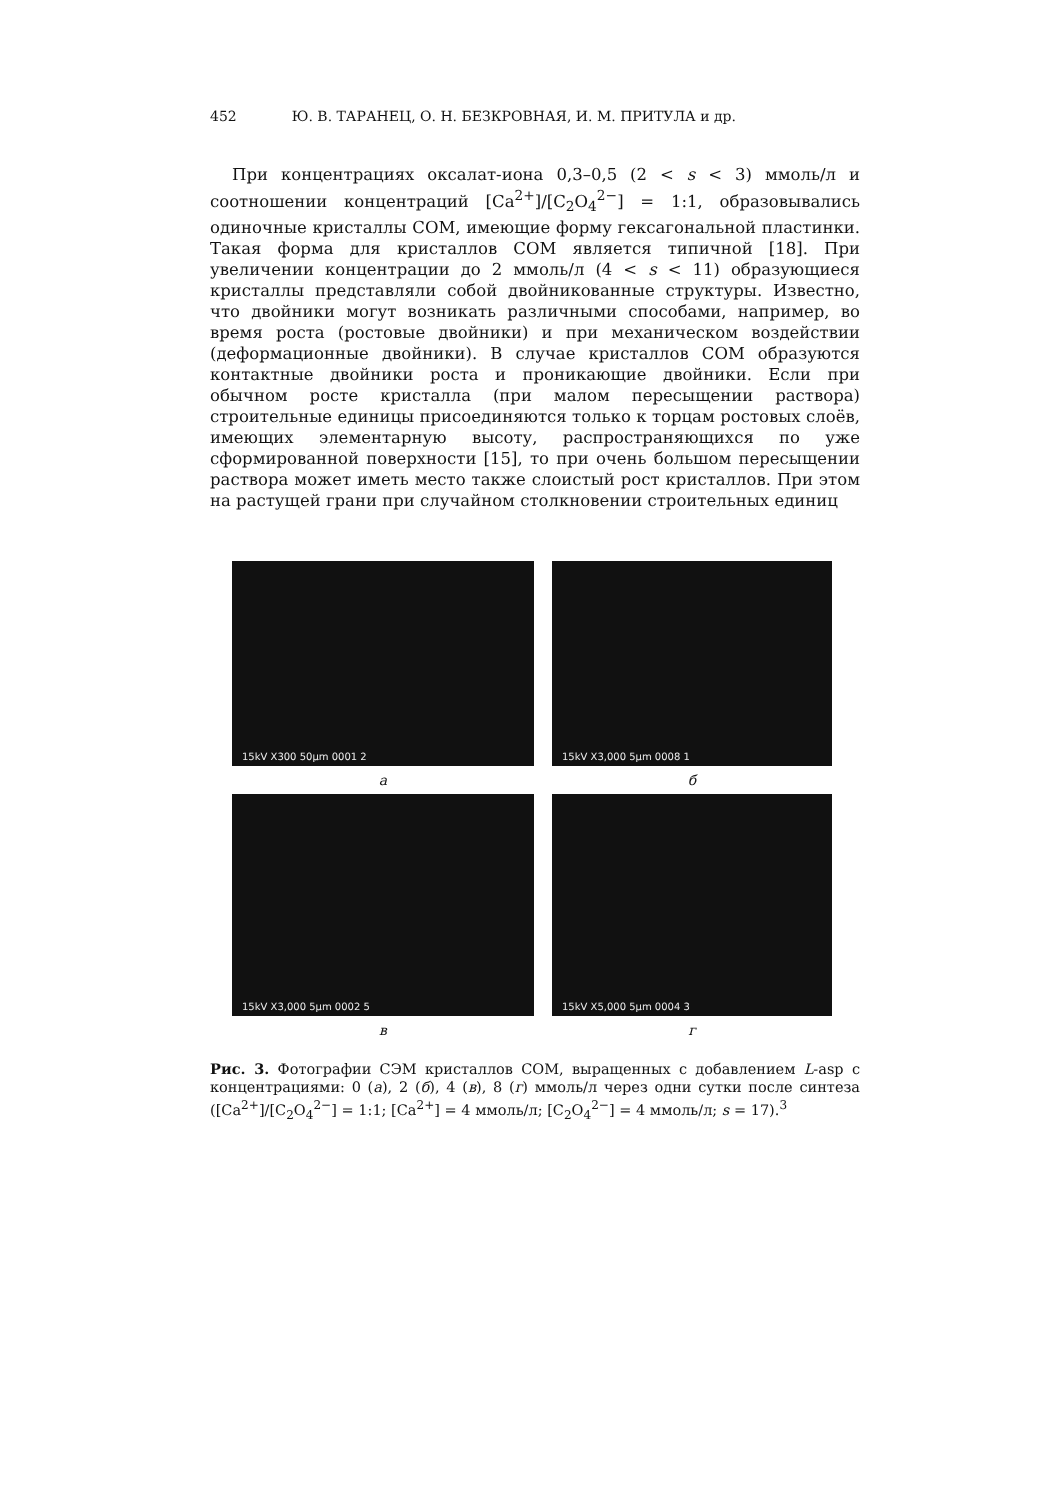452 Ю. В. ТАРАНЕЦ, О. Н. БЕЗКРОВНАЯ, И. М. ПРИТУЛА и др.
При концентрациях оксалат-иона 0,3–0,5 (2 < s < 3) ммоль/л и соотношении концентраций [Ca<sup>2+</sup>]/[C<sub>2</sub>O<sub>4</sub><sup>2−</sup>] = 1:1, образовывались одиночные кристаллы СОМ, имеющие форму гексагональной пластинки. Такая форма для кристаллов СОМ является типичной [18]. При увеличении концентрации до 2 ммоль/л (4 < s < 11) образующиеся кристаллы представляли собой двойникованные структуры. Известно, что двойники могут возникать различными способами, например, во время роста (ростовые двойники) и при механическом воздействии (деформационные двойники). В случае кристаллов СОМ образуются контактные двойники роста и проникающие двойники. Если при обычном росте кристалла (при малом пересыщении раствора) строительные единицы присоединяются только к торцам ростовых слоёв, имеющих элементарную высоту, распространяющихся по уже сформированной поверхности [15], то при очень большом пересыщении раствора может иметь место также слоистый рост кристаллов. При этом на растущей грани при случайном столкновении строительных единиц
15kV X300 50μm 0001 2
15kV X3,000 5μm 0008 1
а
б
15kV X3,000 5μm 0002 5
15kV X5,000 5μm 0004 3
в
г
Рис. 3. Фотографии СЭМ кристаллов СОМ, выращенных с добавлением L-asp с концентрациями: 0 (а), 2 (б), 4 (в), 8 (г) ммоль/л через одни сутки после синтеза ([Ca<sup>2+</sup>]/[C<sub>2</sub>O<sub>4</sub><sup>2−</sup>] = 1:1; [Ca<sup>2+</sup>] = 4 ммоль/л; [C<sub>2</sub>O<sub>4</sub><sup>2−</sup>] = 4 ммоль/л; s = 17).<sup>3</sup>